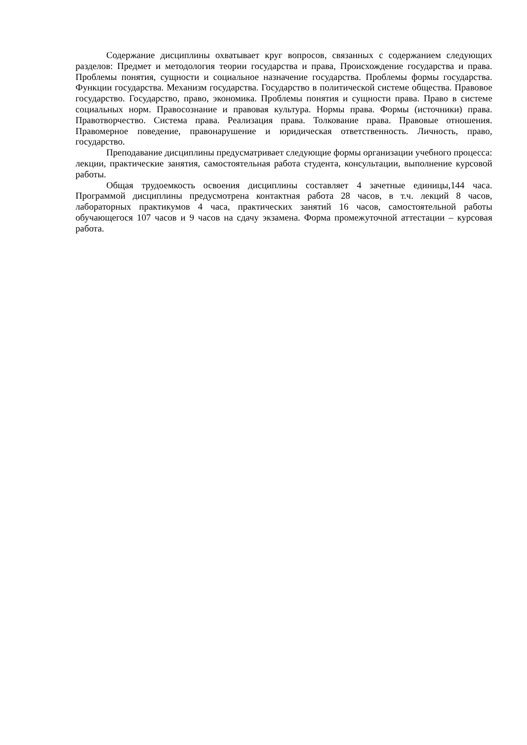Содержание дисциплины охватывает круг вопросов, связанных с содержанием следующих разделов: Предмет и методология теории государства и права, Происхождение государства и права. Проблемы понятия, сущности и социальное назначение государства. Проблемы формы государства. Функции государства. Механизм государства. Государство в политической системе общества. Правовое государство. Государство, право, экономика. Проблемы понятия и сущности права. Право в системе социальных норм. Правосознание и правовая культура. Нормы права. Формы (источники) права. Правотворчество. Система права. Реализация права. Толкование права. Правовые отношения. Правомерное поведение, правонарушение и юридическая ответственность. Личность, право, государство.
Преподавание дисциплины предусматривает следующие формы организации учебного процесса: лекции, практические занятия, самостоятельная работа студента, консультации, выполнение курсовой работы.
Общая трудоемкость освоения дисциплины составляет 4 зачетные единицы,144 часа. Программой дисциплины предусмотрена контактная работа 28 часов, в т.ч. лекций 8 часов, лабораторных практикумов 4 часа, практических занятий 16 часов, самостоятельной работы обучающегося 107 часов и 9 часов на сдачу экзамена. Форма промежуточной аттестации – курсовая работа.